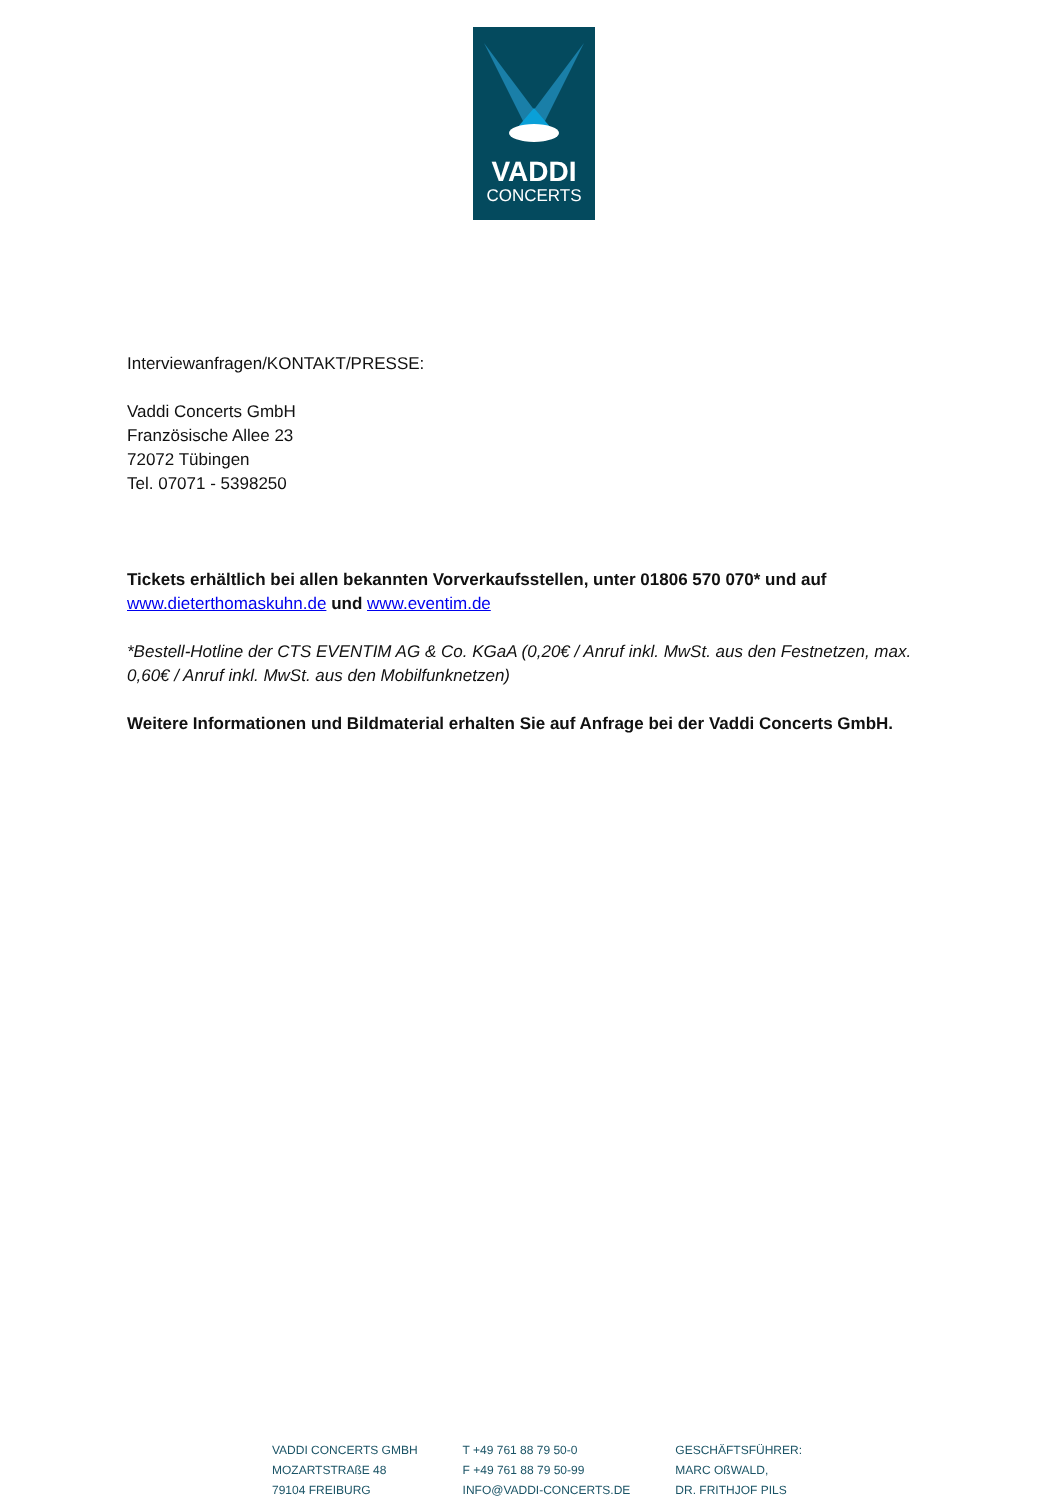VADDI
CONCERTS
Interviewanfragen/KONTAKT/PRESSE:
Vaddi Concerts GmbH
Französische Allee 23
72072 Tübingen
Tel. 07071 - 5398250
Tickets erhältlich bei allen bekannten Vorverkaufsstellen, unter 01806 570 070* und auf
www.dieterthomaskuhn.de und www.eventim.de
*Bestell-Hotline der CTS EVENTIM AG & Co. KGaA (0,20€ / Anruf inkl. MwSt. aus den Festnetzen, max. 0,60€ / Anruf inkl. MwSt. aus den Mobilfunknetzen)
Weitere Informationen und Bildmaterial erhalten Sie auf Anfrage bei der Vaddi Concerts GmbH.
VADDI CONCERTS GMBH
MOZARTSTRAßE 48
79104 FREIBURG
T +49 761 88 79 50-0
F +49 761 88 79 50-99
INFO@VADDI-CONCERTS.DE
GESCHÄFTSFÜHRER:
MARC OßWALD,
DR. FRITHJOF PILS